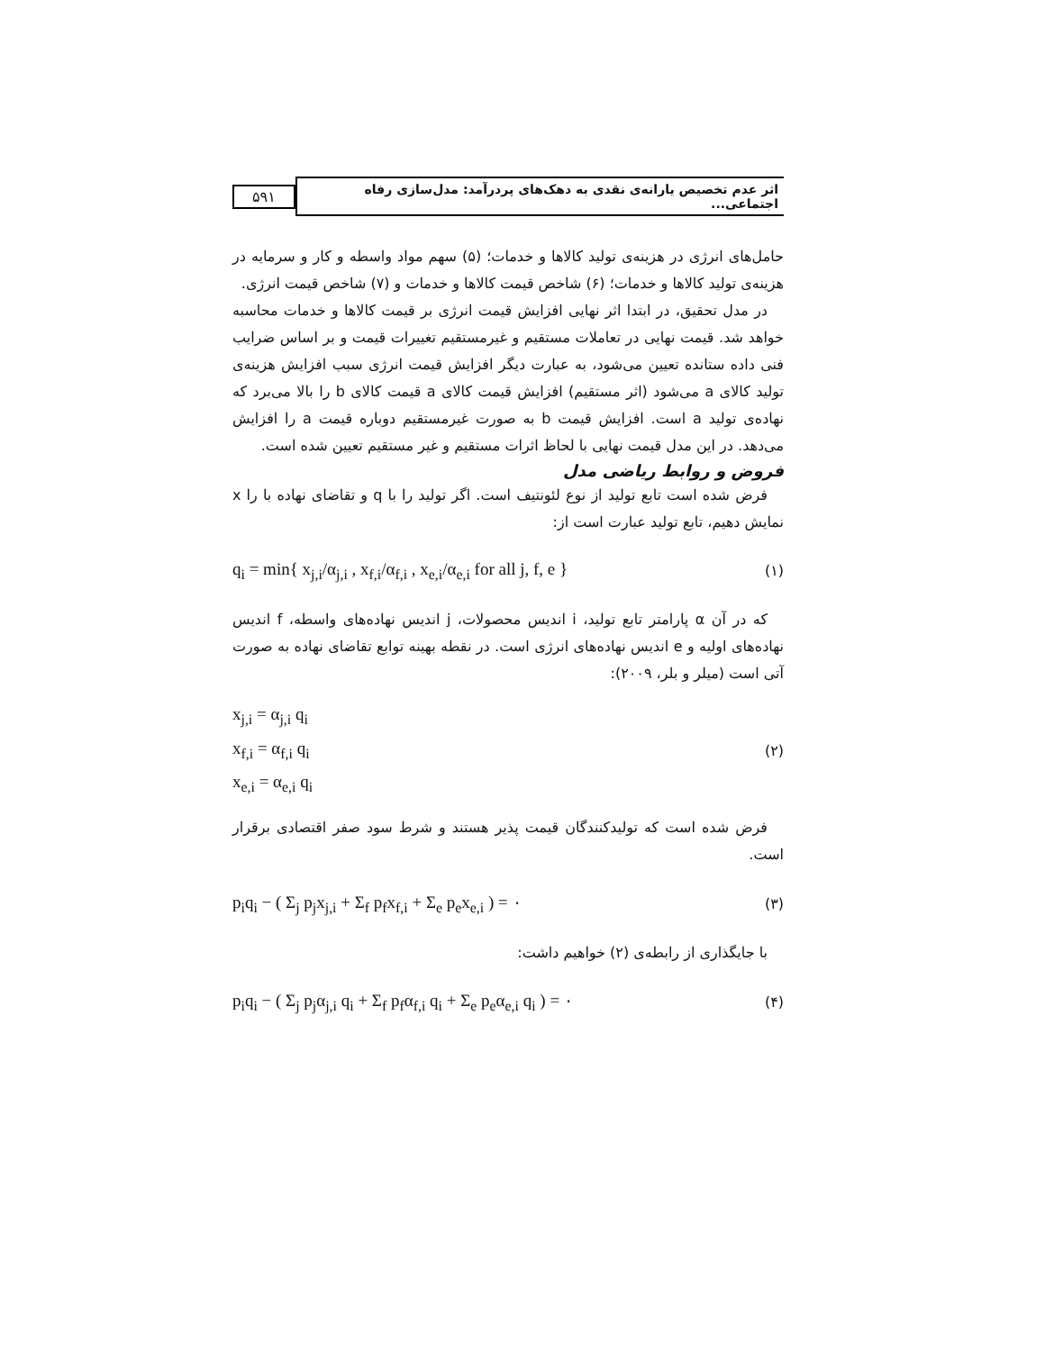۵۹۱
اثر عدم تخصیص یارانه‌ی نقدی به دهک‌های پردرآمد: مدل‌سازی رفاه اجتماعی...
حامل‌های انرژی در هزینه‌ی تولید کالاها و خدمات؛ (۵) سهم مواد واسطه و کار و سرمایه در هزینه‌ی تولید کالاها و خدمات؛ (۶) شاخص قیمت کالاها و خدمات و (۷) شاخص قیمت انرژی.
در مدل تحقیق، در ابتدا اثر نهایی افزایش قیمت انرژی بر قیمت کالاها و خدمات محاسبه خواهد شد. قیمت نهایی در تعاملات مستقیم و غیرمستقیم تغییرات قیمت و بر اساس ضرایب فنی داده ستانده تعیین می‌شود، به عبارت دیگر افزایش قیمت انرژی سبب افزایش هزینه‌ی تولید کالای a می‌شود (اثر مستقیم) افزایش قیمت کالای a قیمت کالای b را بالا می‌برد که نهاده‌ی تولید a است. افزایش قیمت b به صورت غیرمستقیم دوباره قیمت a را افزایش می‌دهد. در این مدل قیمت نهایی با لحاظ اثرات مستقیم و غیر مستقیم تعیین شده است.
فروض و روابط ریاضی مدل
فرض شده است تابع تولید از نوع لئونتیف است. اگر تولید را با q و تقاضای نهاده با را x نمایش دهیم، تابع تولید عبارت است از:
q<sub>i</sub> = min{ x<sub>j,i</sub>/α<sub>j,i</sub> , x<sub>f,i</sub>/α<sub>f,i</sub> , x<sub>e,i</sub>/α<sub>e,i</sub> for all j, f, e } (۱)
که در آن α پارامتر تابع تولید، i اندیس محصولات، j اندیس نهاده‌های واسطه، f اندیس نهاده‌های اولیه و e اندیس نهاده‌های انرژی است. در نقطه بهینه توابع تقاضای نهاده به صورت آتی است (میلر و بلر، ۲۰۰۹):
x<sub>j,i</sub> = α<sub>j,i</sub> q<sub>i</sub>
x<sub>f,i</sub> = α<sub>f,i</sub> q<sub>i</sub>
x<sub>e,i</sub> = α<sub>e,i</sub> q<sub>i</sub>
(۲)
فرض شده است که تولیدکنندگان قیمت پذیر هستند و شرط سود صفر اقتصادی برقرار است.
p<sub>i</sub>q<sub>i</sub> − ( Σ<sub>j</sub> p<sub>j</sub>x<sub>j,i</sub> + Σ<sub>f</sub> p<sub>f</sub>x<sub>f,i</sub> + Σ<sub>e</sub> p<sub>e</sub>x<sub>e,i</sub> ) = ۰ (۳)
با جایگذاری از رابطه‌ی (۲) خواهیم داشت:
p<sub>i</sub>q<sub>i</sub> − ( Σ<sub>j</sub> p<sub>j</sub>α<sub>j,i</sub> q<sub>i</sub> + Σ<sub>f</sub> p<sub>f</sub>α<sub>f,i</sub> q<sub>i</sub> + Σ<sub>e</sub> p<sub>e</sub>α<sub>e,i</sub> q<sub>i</sub> ) = ۰ (۴)